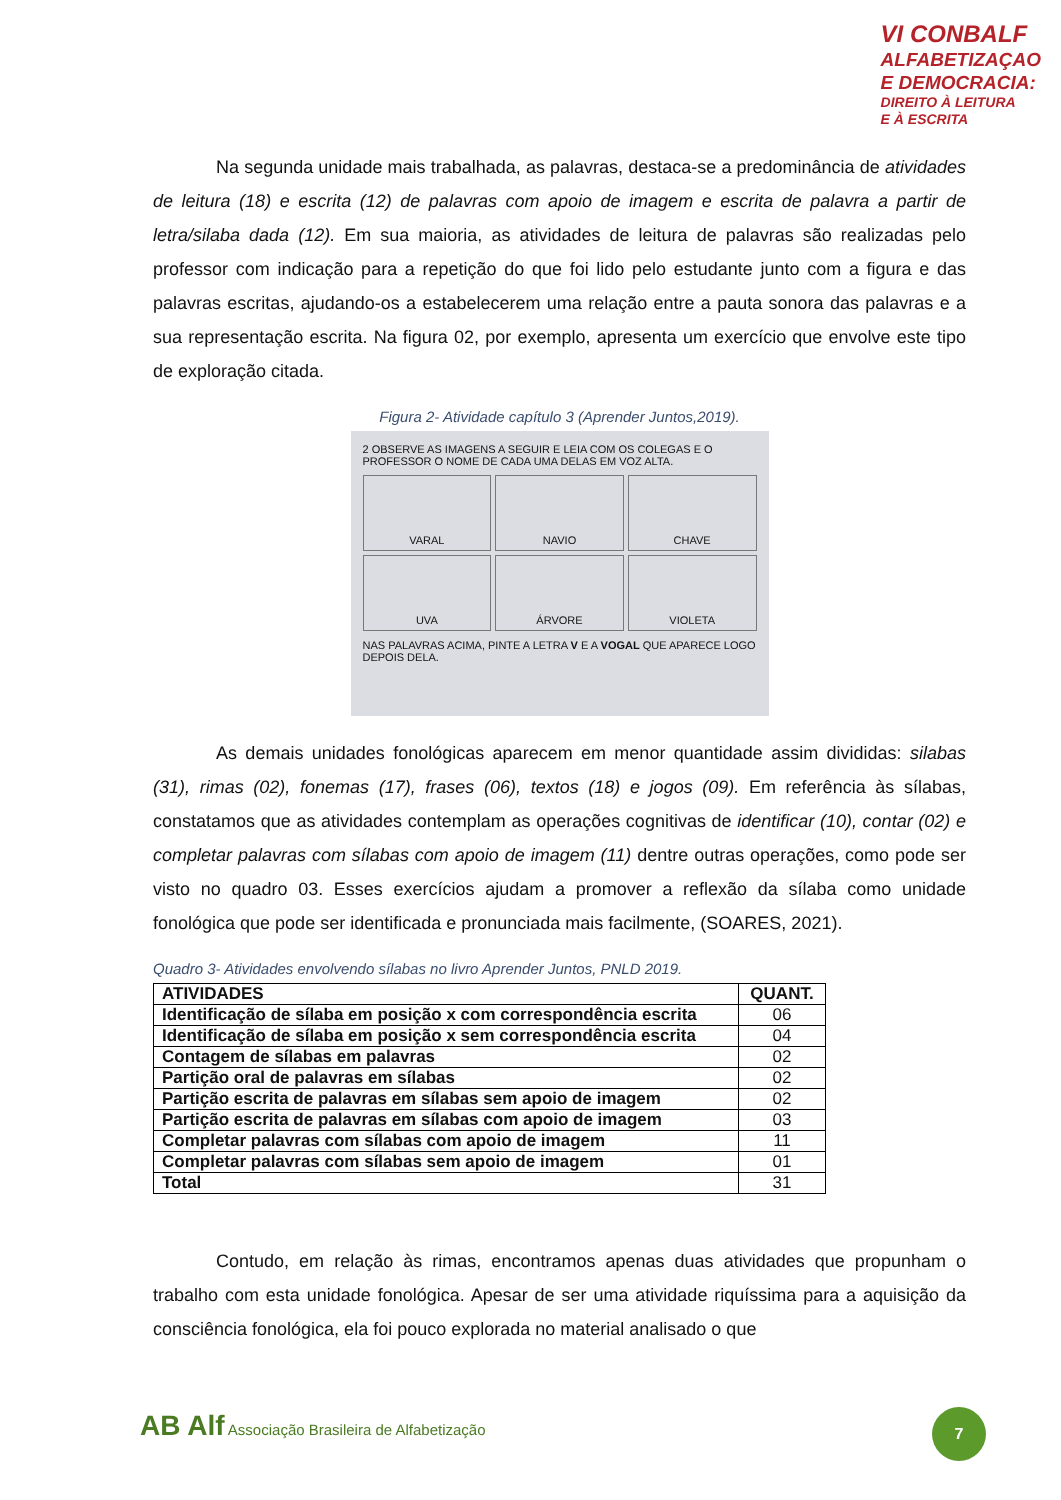VI CONBALF
ALFABETIZAÇAO
E DEMOCRACIA:
DIREITO À LEITURA
E À ESCRITA
Na segunda unidade mais trabalhada, as palavras, destaca-se a predominância de atividades de leitura (18) e escrita (12) de palavras com apoio de imagem e escrita de palavra a partir de letra/silaba dada (12). Em sua maioria, as atividades de leitura de palavras são realizadas pelo professor com indicação para a repetição do que foi lido pelo estudante junto com a figura e das palavras escritas, ajudando-os a estabelecerem uma relação entre a pauta sonora das palavras e a sua representação escrita. Na figura 02, por exemplo, apresenta um exercício que envolve este tipo de exploração citada.
Figura 2- Atividade capítulo 3 (Aprender Juntos,2019).
2 OBSERVE AS IMAGENS A SEGUIR E LEIA COM OS COLEGAS E O PROFESSOR O NOME DE CADA UMA DELAS EM VOZ ALTA.
VARAL
NAVIO
CHAVE
UVA
ÁRVORE
VIOLETA
NAS PALAVRAS ACIMA, PINTE A LETRA V E A VOGAL QUE APARECE LOGO DEPOIS DELA.
As demais unidades fonológicas aparecem em menor quantidade assim divididas: silabas (31), rimas (02), fonemas (17), frases (06), textos (18) e jogos (09). Em referência às sílabas, constatamos que as atividades contemplam as operações cognitivas de identificar (10), contar (02) e completar palavras com sílabas com apoio de imagem (11) dentre outras operações, como pode ser visto no quadro 03. Esses exercícios ajudam a promover a reflexão da sílaba como unidade fonológica que pode ser identificada e pronunciada mais facilmente, (SOARES, 2021).
Quadro 3- Atividades envolvendo sílabas no livro Aprender Juntos, PNLD 2019.
| ATIVIDADES | QUANT. |
| --- | --- |
| Identificação de sílaba em posição x com correspondência escrita | 06 |
| Identificação de sílaba em posição x sem correspondência escrita | 04 |
| Contagem de sílabas em palavras | 02 |
| Partição oral de palavras em sílabas | 02 |
| Partição escrita de palavras em sílabas sem apoio de imagem | 02 |
| Partição escrita de palavras em sílabas com apoio de imagem | 03 |
| Completar palavras com sílabas com apoio de imagem | 11 |
| Completar palavras com sílabas sem apoio de imagem | 01 |
| Total | 31 |
Contudo, em relação às rimas, encontramos apenas duas atividades que propunham o trabalho com esta unidade fonológica. Apesar de ser uma atividade riquíssima para a aquisição da consciência fonológica, ela foi pouco explorada no material analisado o que
AB Alf Associação Brasileira de Alfabetização
7